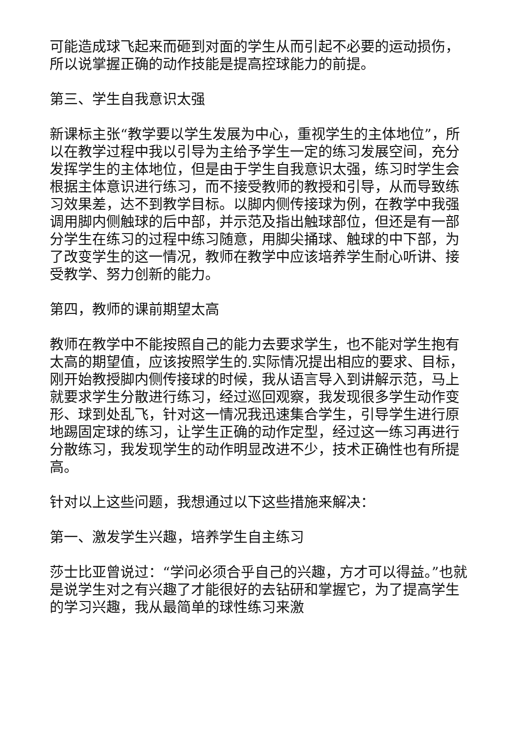可能造成球飞起来而砸到对面的学生从而引起不必要的运动损伤，所以说掌握正确的动作技能是提高控球能力的前提。
第三、学生自我意识太强
新课标主张“教学要以学生发展为中心，重视学生的主体地位”，所以在教学过程中我以引导为主给予学生一定的练习发展空间，充分发挥学生的主体地位，但是由于学生自我意识太强，练习时学生会根据主体意识进行练习，而不接受教师的教授和引导，从而导致练习效果差，达不到教学目标。以脚内侧传接球为例，在教学中我强调用脚内侧触球的后中部，并示范及指出触球部位，但还是有一部分学生在练习的过程中练习随意，用脚尖捅球、触球的中下部，为了改变学生的这一情况，教师在教学中应该培养学生耐心听讲、接受教学、努力创新的能力。
第四，教师的课前期望太高
教师在教学中不能按照自己的能力去要求学生，也不能对学生抱有太高的期望值，应该按照学生的.实际情况提出相应的要求、目标，刚开始教授脚内侧传接球的时候，我从语言导入到讲解示范，马上就要求学生分散进行练习，经过巡回观察，我发现很多学生动作变形、球到处乱飞，针对这一情况我迅速集合学生，引导学生进行原地踢固定球的练习，让学生正确的动作定型，经过这一练习再进行分散练习，我发现学生的动作明显改进不少，技术正确性也有所提高。
针对以上这些问题，我想通过以下这些措施来解决：
第一、激发学生兴趣，培养学生自主练习
莎士比亚曾说过：“学问必须合乎自己的兴趣，方才可以得益。”也就是说学生对之有兴趣了才能很好的去钻研和掌握它，为了提高学生的学习兴趣，我从最简单的球性练习来激